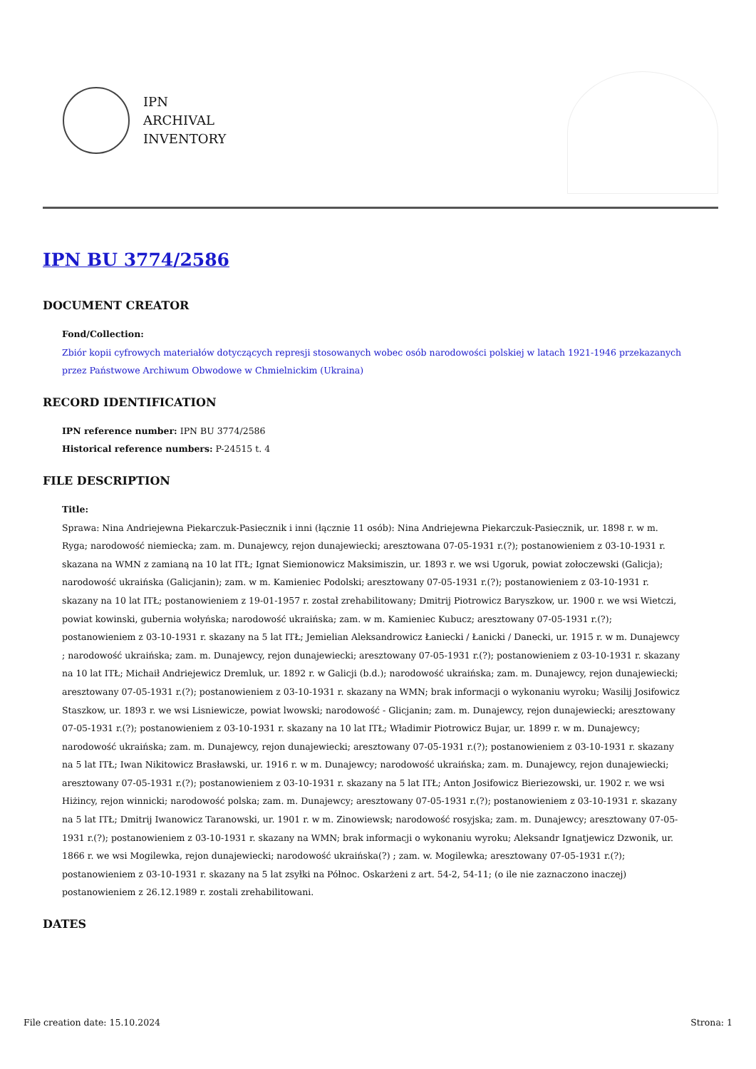IPN
ARCHIVAL
INVENTORY
IPN BU 3774/2586
DOCUMENT CREATOR
Fond/Collection:
Zbiór kopii cyfrowych materiałów dotyczących represji stosowanych wobec osób narodowości polskiej w latach 1921-1946 przekazanych przez Państwowe Archiwum Obwodowe w Chmielnickim (Ukraina)
RECORD IDENTIFICATION
IPN reference number: IPN BU 3774/2586
Historical reference numbers: P-24515 t. 4
FILE DESCRIPTION
Title:
Sprawa: Nina Andriejewna Piekarczuk-Pasiecznik i inni (łącznie 11 osób): Nina Andriejewna Piekarczuk-Pasiecznik, ur. 1898 r. w m. Ryga; narodowość niemiecka; zam. m. Dunajewcy, rejon dunajewiecki; aresztowana 07-05-1931 r.(?); postanowieniem z 03-10-1931 r. skazana na WMN z zamianą na 10 lat ITŁ; Ignat Siemionowicz Maksimiszin, ur. 1893 r. we wsi Ugoruk, powiat zołoczewski (Galicja); narodowość ukraińska (Galicjanin); zam. w m. Kamieniec Podolski; aresztowany 07-05-1931 r.(?); postanowieniem z 03-10-1931 r. skazany na 10 lat ITŁ; postanowieniem z 19-01-1957 r. został zrehabilitowany; Dmitrij Piotrowicz Baryszkow, ur. 1900 r. we wsi Wietczi, powiat kowinski, gubernia wołyńska; narodowość ukraińska; zam. w m. Kamieniec Kubucz; aresztowany 07-05-1931 r.(?); postanowieniem z 03-10-1931 r. skazany na 5 lat ITŁ; Jemielian Aleksandrowicz Łaniecki / Łanicki / Danecki, ur. 1915 r. w m. Dunajewcy ; narodowość ukraińska; zam. m. Dunajewcy, rejon dunajewiecki; aresztowany 07-05-1931 r.(?); postanowieniem z 03-10-1931 r. skazany na 10 lat ITŁ; Michaił Andriejewicz Dremluk, ur. 1892 r. w Galicji (b.d.); narodowość ukraińska; zam. m. Dunajewcy, rejon dunajewiecki; aresztowany 07-05-1931 r.(?); postanowieniem z 03-10-1931 r. skazany na WMN; brak informacji o wykonaniu wyroku; Wasilij Josifowicz Staszkow, ur. 1893 r. we wsi Lisniewicze, powiat lwowski; narodowość - Glicjanin; zam. m. Dunajewcy, rejon dunajewiecki; aresztowany 07-05-1931 r.(?); postanowieniem z 03-10-1931 r. skazany na 10 lat ITŁ; Władimir Piotrowicz Bujar, ur. 1899 r. w m. Dunajewcy; narodowość ukraińska; zam. m. Dunajewcy, rejon dunajewiecki; aresztowany 07-05-1931 r.(?); postanowieniem z 03-10-1931 r. skazany na 5 lat ITŁ; Iwan Nikitowicz Brasławski, ur. 1916 r. w m. Dunajewcy; narodowość ukraińska; zam. m. Dunajewcy, rejon dunajewiecki; aresztowany 07-05-1931 r.(?); postanowieniem z 03-10-1931 r. skazany na 5 lat ITŁ; Anton Josifowicz Bieriezowski, ur. 1902 r. we wsi Hiżincy, rejon winnicki; narodowość polska; zam. m. Dunajewcy; aresztowany 07-05-1931 r.(?); postanowieniem z 03-10-1931 r. skazany na 5 lat ITŁ; Dmitrij Iwanowicz Taranowski, ur. 1901 r. w m. Zinowiewsk; narodowość rosyjska; zam. m. Dunajewcy; aresztowany 07-05-1931 r.(?); postanowieniem z 03-10-1931 r. skazany na WMN; brak informacji o wykonaniu wyroku; Aleksandr Ignatjewicz Dzwonik, ur. 1866 r. we wsi Mogilewka, rejon dunajewiecki; narodowość ukraińska(?) ; zam. w. Mogilewka; aresztowany 07-05-1931 r.(?); postanowieniem z 03-10-1931 r. skazany na 5 lat zsyłki na Północ. Oskarżeni z art. 54-2, 54-11; (o ile nie zaznaczono inaczej) postanowieniem z 26.12.1989 r. zostali zrehabilitowani.
DATES
File creation date: 15.10.2024 Strona: 1